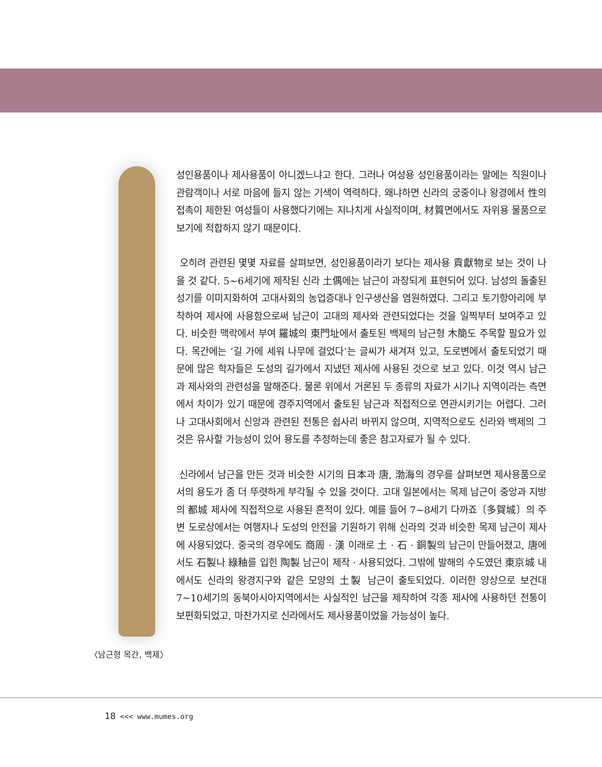〈남근형 목간, 백제〉
성인용품이나 제사용품이 아니겠느냐고 한다. 그러나 여성용 성인용품이라는 말에는 직원이나 관람객이나 서로 마음에 들지 않는 기색이 역력하다. 왜냐하면 신라의 궁중이나 왕경에서 性의 접촉이 제한된 여성들이 사용했다기에는 지나치게 사실적이며, 材質면에서도 자위용 물품으로 보기에 적합하지 않기 때문이다.
오히려 관련된 몇몇 자료를 살펴보면, 성인용품이라기 보다는 제사용 貢獻物로 보는 것이 나을 것 같다. 5~6세기에 제작된 신라 土偶에는 남근이 과장되게 표현되어 있다. 남성의 돌출된 성기를 이미지화하여 고대사회의 농업증대나 인구생산을 염원하였다. 그리고 토기항아리에 부착하여 제사에 사용함으로써 남근이 고대의 제사와 관련되었다는 것을 일찍부터 보여주고 있다. 비슷한 맥락에서 부여 羅城의 東門址에서 출토된 백제의 남근형 木簡도 주목할 필요가 있다. 목간에는 ‘길 가에 세워 나무에 걸었다’는 글씨가 새겨져 있고, 도로변에서 출토되었기 때문에 많은 학자들은 도성의 길가에서 지냈던 제사에 사용된 것으로 보고 있다. 이것 역시 남근과 제사와의 관련성을 말해준다. 물론 위에서 거론된 두 종류의 자료가 시기나 지역이라는 측면에서 차이가 있기 때문에 경주지역에서 출토된 남근과 직접적으로 연관시키기는 어렵다. 그러나 고대사회에서 신앙과 관련된 전통은 쉽사리 바뀌지 않으며, 지역적으로도 신라와 백제의 그것은 유사할 가능성이 있어 용도를 추정하는데 좋은 참고자료가 될 수 있다.
신라에서 남근을 만든 것과 비슷한 시기의 日本과 唐, 渤海의 경우를 살펴보면 제사용품으로서의 용도가 좀 더 뚜렷하게 부각될 수 있을 것이다. 고대 일본에서는 목제 남근이 중앙과 지방의 都城 제사에 직접적으로 사용된 흔적이 있다. 예를 들어 7~8세기 다까죠〔多賀城〕의 주변 도로상에서는 여행자나 도성의 안전을 기원하기 위해 신라의 것과 비슷한 목제 남근이 제사에 사용되었다. 중국의 경우에도 商周 · 漢 이래로 土 · 石 · 銅製의 남근이 만들어졌고, 唐에서도 石製나 綠釉를 입힌 陶製 남근이 제작 · 사용되었다. 그밖에 발해의 수도였던 東京城 내에서도 신라의 왕경지구와 같은 모양의 土製 남근이 출토되었다. 이러한 양상으로 보건대 7~10세기의 동북아시아지역에서는 사실적인 남근을 제작하여 각종 제사에 사용하던 전통이 보편화되었고, 마찬가지로 신라에서도 제사용품이었을 가능성이 높다.
18 <<< www.mumes.org